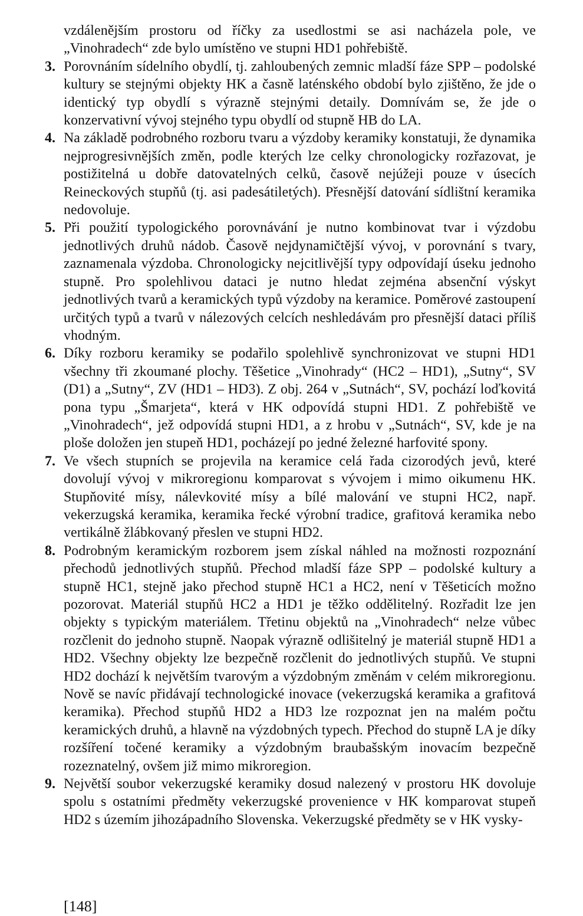vzdálenějším prostoru od říčky za usedlostmi se asi nacházela pole, ve „Vinohradech“ zde bylo umístěno ve stupni HD1 pohřebiště.
3. Porovnáním sídelního obydlí, tj. zahloubených zemnic mladší fáze SPP – podolské kultury se stejnými objekty HK a časně laténského období bylo zjištěno, že jde o identický typ obydlí s výrazně stejnými detaily. Domnívám se, že jde o konzervativní vývoj stejného typu obydlí od stupně HB do LA.
4. Na základě podrobného rozboru tvaru a výzdoby keramiky konstatuji, že dynamika nejprogresivnějších změn, podle kterých lze celky chronologicky rozřazovat, je postižitelná u dobře datovatelných celků, časově nejúžeji pouze v úsecích Reineckových stupňů (tj. asi padesátiletých). Přesnější datování sídlištní keramika nedovoluje.
5. Při použití typologického porovnávání je nutno kombinovat tvar i výzdobu jednotlivých druhů nádob. Časově nejdynamičtější vývoj, v porovnání s tvary, zaznamenala výzdoba. Chronologicky nejcitlivější typy odpovídají úseku jednoho stupně. Pro spolehlivou dataci je nutno hledat zejména absenční výskyt jednotlivých tvarů a keramických typů výzdoby na keramice. Poměrové zastoupení určitých typů a tvarů v nálezových celcích neshledávám pro přesnější dataci příliš vhodným.
6. Díky rozboru keramiky se podařilo spolehlivě synchronizovat ve stupni HD1 všechny tři zkoumané plochy. Těšetice „Vinohrady“ (HC2 – HD1), „Sutny“, SV (D1) a „Sutny“, ZV (HD1 – HD3). Z obj. 264 v „Sutnách“, SV, pochází loďkovitá pona typu „Šmarjeta“, která v HK odpovídá stupni HD1. Z pohřebiště ve „Vinohradech“, jež odpovídá stupni HD1, a z hrobu v „Sutnách“, SV, kde je na ploše doložen jen stupeň HD1, pocházejí po jedné železné harfovité spony.
7. Ve všech stupních se projevila na keramice celá řada cizorodých jevů, které dovolují vývoj v mikroregionu komparovat s vývojem i mimo oikumenu HK. Stupňovité mísy, nálevkovité mísy a bílé malování ve stupni HC2, např. vekerzugská keramika, keramika řecké výrobní tradice, grafitová keramika nebo vertikálně žlábkovaný přeslen ve stupni HD2.
8. Podrobným keramickým rozborem jsem získal náhled na možnosti rozpoznání přechodů jednotlivých stupňů. Přechod mladší fáze SPP – podolské kultury a stupně HC1, stejně jako přechod stupně HC1 a HC2, není v Těšeticích možno pozorovat. Materiál stupňů HC2 a HD1 je těžko oddělitelný. Rozřadit lze jen objekty s typickým materiálem. Třetinu objektů na „Vinohradech“ nelze vůbec rozčlenit do jednoho stupně. Naopak výrazně odlišitelný je materiál stupně HD1 a HD2. Všechny objekty lze bezpečně rozčlenit do jednotlivých stupňů. Ve stupni HD2 dochází k největším tvarovým a výzdobným změnám v celém mikroregionu. Nově se navíc přidávají technologické inovace (vekerzugská keramika a grafitová keramika). Přechod stupňů HD2 a HD3 lze rozpoznat jen na malém počtu keramických druhů, a hlavně na výzdobných typech. Přechod do stupně LA je díky rozšíření točené keramiky a výzdobným braubašským inovacím bezpečně rozeznatelný, ovšem již mimo mikroregion.
9. Největší soubor vekerzugské keramiky dosud nalezený v prostoru HK dovoluje spolu s ostatními předměty vekerzugské provenience v HK komparovat stupeň HD2 s územím jihozápadního Slovenska. Vekerzugské předměty se v HK vysky-
[148]